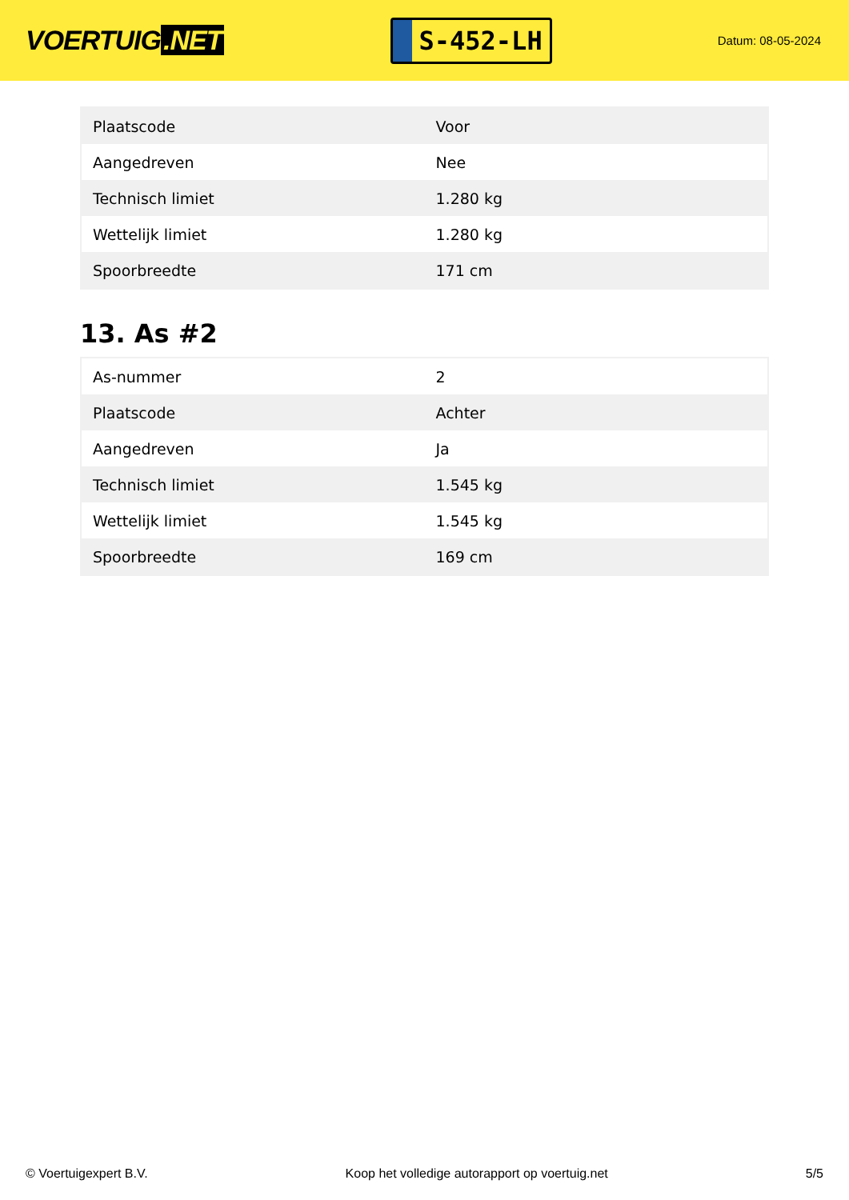VOERTUIG.NET
S-452-LH
Datum: 08-05-2024
| Plaatscode | Voor |
| Aangedreven | Nee |
| Technisch limiet | 1.280 kg |
| Wettelijk limiet | 1.280 kg |
| Spoorbreedte | 171 cm |
13. As #2
| As-nummer | 2 |
| Plaatscode | Achter |
| Aangedreven | Ja |
| Technisch limiet | 1.545 kg |
| Wettelijk limiet | 1.545 kg |
| Spoorbreedte | 169 cm |
© Voertuigexpert B.V. Koop het volledige autorapport op voertuig.net 5/5